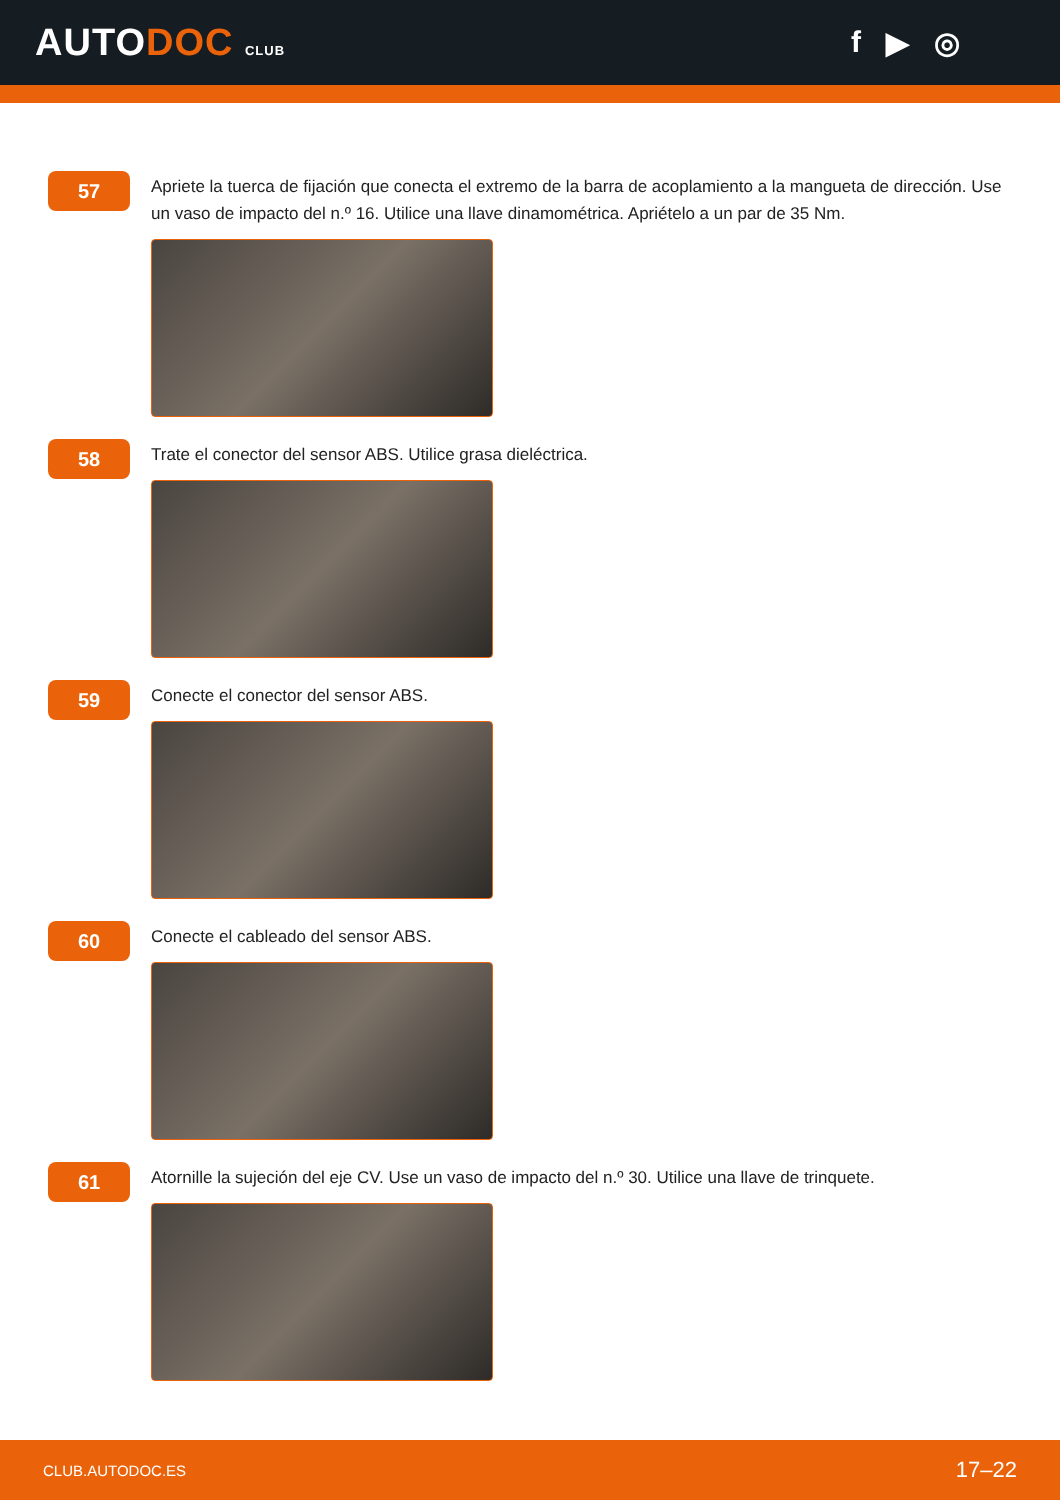AUTODOC CLUB
f ▶ ◎
57
Apriete la tuerca de fijación que conecta el extremo de la barra de acoplamiento a la mangueta de dirección. Use un vaso de impacto del n.º 16. Utilice una llave dinamométrica. Apriételo a un par de 35 Nm.
58
Trate el conector del sensor ABS. Utilice grasa dieléctrica.
59
Conecte el conector del sensor ABS.
60
Conecte el cableado del sensor ABS.
61
Atornille la sujeción del eje CV. Use un vaso de impacto del n.º 30. Utilice una llave de trinquete.
CLUB.AUTODOC.ES 17–22